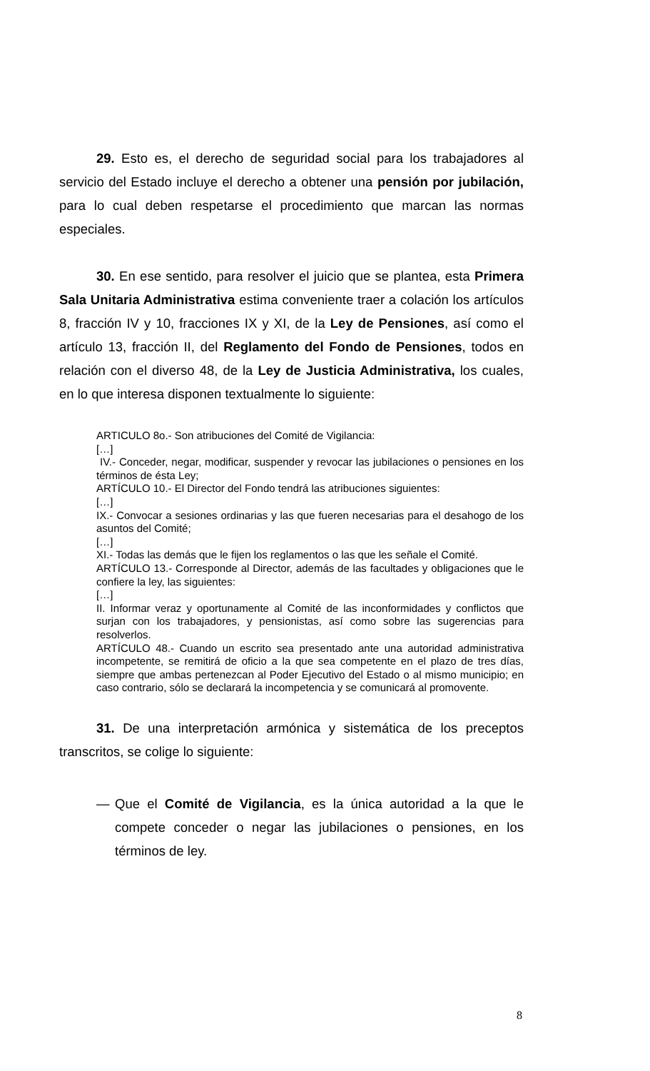29. Esto es, el derecho de seguridad social para los trabajadores al servicio del Estado incluye el derecho a obtener una pensión por jubilación, para lo cual deben respetarse el procedimiento que marcan las normas especiales.
30. En ese sentido, para resolver el juicio que se plantea, esta Primera Sala Unitaria Administrativa estima conveniente traer a colación los artículos 8, fracción IV y 10, fracciones IX y XI, de la Ley de Pensiones, así como el artículo 13, fracción II, del Reglamento del Fondo de Pensiones, todos en relación con el diverso 48, de la Ley de Justicia Administrativa, los cuales, en lo que interesa disponen textualmente lo siguiente:
ARTICULO 8o.- Son atribuciones del Comité de Vigilancia:
[…]
IV.- Conceder, negar, modificar, suspender y revocar las jubilaciones o pensiones en los términos de ésta Ley;
ARTÍCULO 10.- El Director del Fondo tendrá las atribuciones siguientes:
[…]
IX.- Convocar a sesiones ordinarias y las que fueren necesarias para el desahogo de los asuntos del Comité;
[…]
XI.- Todas las demás que le fijen los reglamentos o las que les señale el Comité.
ARTÍCULO 13.- Corresponde al Director, además de las facultades y obligaciones que le confiere la ley, las siguientes:
[…]
II. Informar veraz y oportunamente al Comité de las inconformidades y conflictos que surjan con los trabajadores, y pensionistas, así como sobre las sugerencias para resolverlos.
ARTÍCULO 48.- Cuando un escrito sea presentado ante una autoridad administrativa incompetente, se remitirá de oficio a la que sea competente en el plazo de tres días, siempre que ambas pertenezcan al Poder Ejecutivo del Estado o al mismo municipio; en caso contrario, sólo se declarará la incompetencia y se comunicará al promovente.
31. De una interpretación armónica y sistemática de los preceptos transcritos, se colige lo siguiente:
— Que el Comité de Vigilancia, es la única autoridad a la que le compete conceder o negar las jubilaciones o pensiones, en los términos de ley.
8